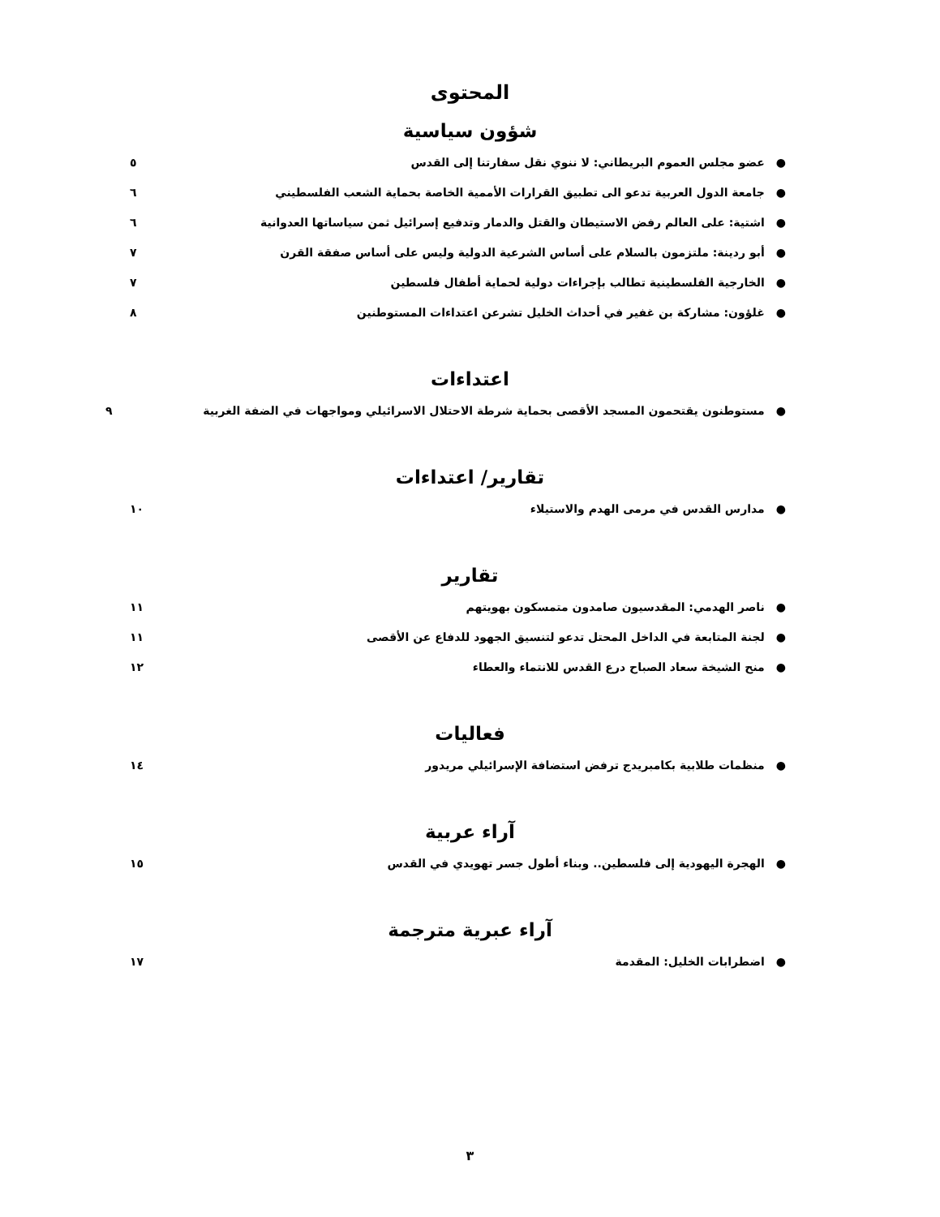المحتوى
شؤون سياسية
●عضو مجلس العموم البريطاني: لا ننوي نقل سفارتنا إلى القدس ٥
●جامعة الدول العربية تدعو الى تطبيق القرارات الأممية الخاصة بحماية الشعب الفلسطيني ٦
●اشتية: على العالم رفض الاستيطان والقتل والدمار وتدفيع إسرائيل ثمن سياساتها العدوانية ٦
●أبو ردينة: ملتزمون بالسلام على أساس الشرعية الدولية وليس على أساس صفقة القرن ٧
●الخارجية الفلسطينية تطالب بإجراءات دولية لحماية أطفال فلسطين ٧
●غلؤون: مشاركة بن غفير في أحداث الخليل تشرعن اعتداءات المستوطنين ٨
اعتداءات
●مستوطنون يقتحمون المسجد الأقصى بحماية شرطة الاحتلال الاسرائيلي ومواجهات في الضفة الغربية ٩
تقارير/ اعتداءات
●مدارس القدس في مرمى الهدم والاستيلاء ١٠
تقارير
●ناصر الهدمي: المقدسيون صامدون متمسكون بهويتهم ١١
●لجنة المتابعة في الداخل المحتل تدعو لتنسيق الجهود للدفاع عن الأقصى ١١
●منح الشيخة سعاد الصباح درع القدس للانتماء والعطاء ١٢
فعاليات
●منظمات طلابية بكامبريدج ترفض استضافة الإسرائيلي مريدور ١٤
آراء عربية
●الهجرة اليهودية إلى فلسطين.. وبناء أطول جسر تهويدي في القدس ١٥
آراء عبرية مترجمة
●اضطرابات الخليل: المقدمة ١٧
٣